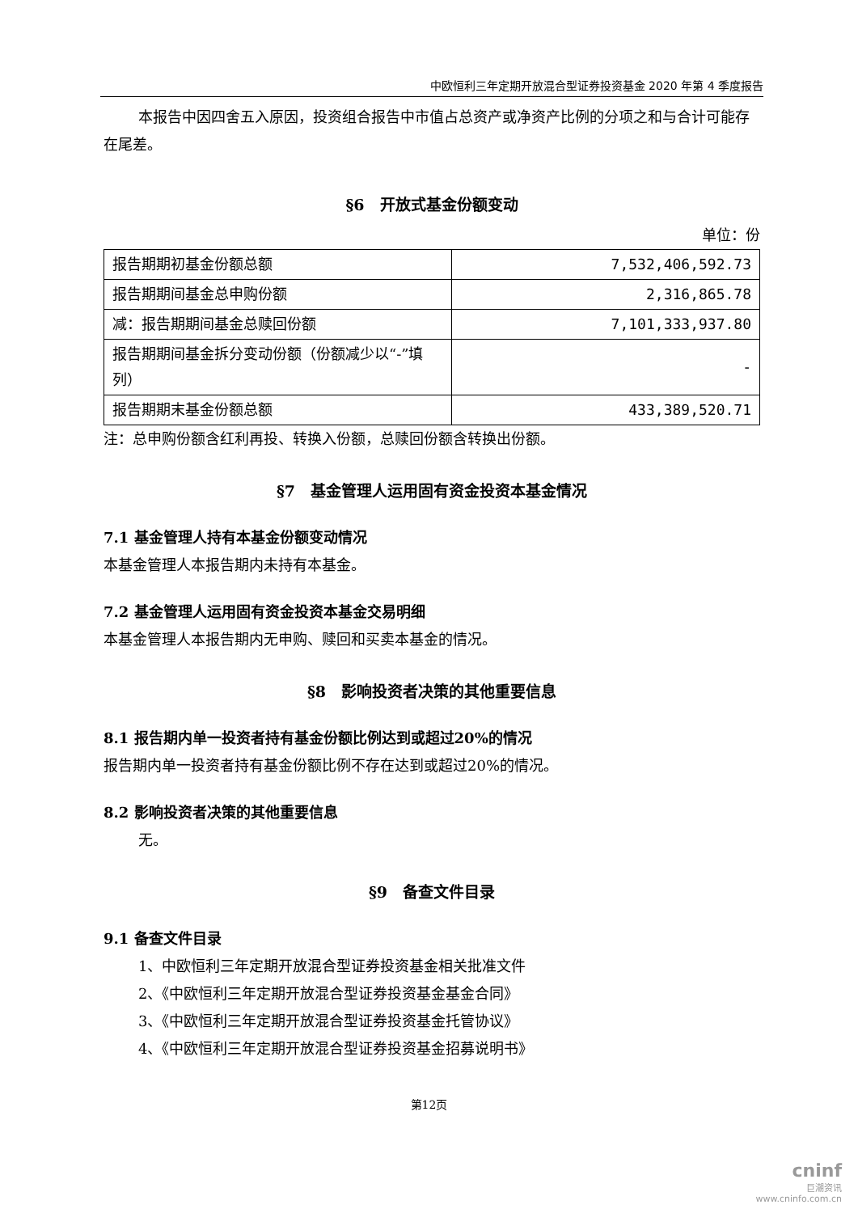中欧恒利三年定期开放混合型证券投资基金 2020 年第 4 季度报告
本报告中因四舍五入原因，投资组合报告中市值占总资产或净资产比例的分项之和与合计可能存在尾差。
§6　开放式基金份额变动
单位：份
| 报告期期初基金份额总额 | 7,532,406,592.73 |
| 报告期期间基金总申购份额 | 2,316,865.78 |
| 减：报告期期间基金总赎回份额 | 7,101,333,937.80 |
| 报告期期间基金拆分变动份额（份额减少以“-”填列） | - |
| 报告期期末基金份额总额 | 433,389,520.71 |
注：总申购份额含红利再投、转换入份额，总赎回份额含转换出份额。
§7　基金管理人运用固有资金投资本基金情况
7.1 基金管理人持有本基金份额变动情况
本基金管理人本报告期内未持有本基金。
7.2 基金管理人运用固有资金投资本基金交易明细
本基金管理人本报告期内无申购、赎回和买卖本基金的情况。
§8　影响投资者决策的其他重要信息
8.1 报告期内单一投资者持有基金份额比例达到或超过20%的情况
报告期内单一投资者持有基金份额比例不存在达到或超过20%的情况。
8.2 影响投资者决策的其他重要信息
无。
§9　备查文件目录
9.1 备查文件目录
1、中欧恒利三年定期开放混合型证券投资基金相关批准文件
2、《中欧恒利三年定期开放混合型证券投资基金基金合同》
3、《中欧恒利三年定期开放混合型证券投资基金托管协议》
4、《中欧恒利三年定期开放混合型证券投资基金招募说明书》
第12页
cninf
巨潮资讯
www.cninfo.com.cn